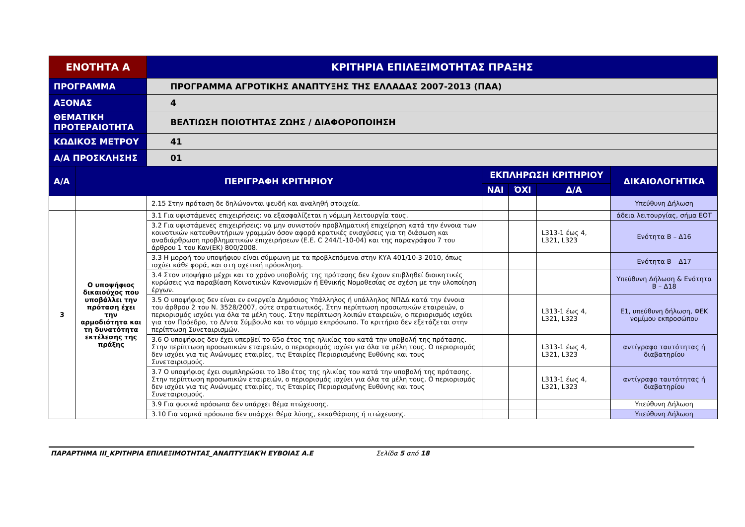| ΕΝΟΤΗΤΑ Α | | ΚΡΙΤΗΡΙΑ ΕΠΙΛΕΞΙΜΟΤΗΤΑΣ ΠΡΑΞΗΣ | | | | |
| --- | --- | --- | --- | --- | --- | --- |
| ΠΡΟΓΡΑΜΜΑ | | ΠΡΟΓΡΑΜΜΑ ΑΓΡΟΤΙΚΗΣ ΑΝΑΠΤΥΞΗΣ ΤΗΣ ΕΛΛΑΔΑΣ 2007-2013 (ΠΑΑ) | | | | |
| ΑΞΟΝΑΣ | | 4 | | | | |
| ΘΕΜΑΤΙΚΗ ΠΡΟΤΕΡΑΙΟΤΗΤΑ | | ΒΕΛΤΙΩΣΗ ΠΟΙΟΤΗΤΑΣ ΖΩΗΣ / ΔΙΑΦΟΡΟΠΟΙΗΣΗ | | | | |
| ΚΩΔΙΚΟΣ ΜΕΤΡΟΥ | | 41 | | | | |
| Α/Α ΠΡΟΣΚΛΗΣΗΣ | | 01 | | | | |
| Α/Α | ΠΕΡΙΓΡΑΦΗ ΚΡΙΤΗΡΙΟΥ | | ΕΚΠΛΗΡΩΣΗ ΚΡΙΤΗΡΙΟΥ | | | ΔΙΚΑΙΟΛΟΓΗΤΙΚΑ |
| | | | ΝΑΙ | ΌΧΙ | Δ/Α | |
| | | 2.15 Στην πρόταση δε δηλώνονται ψευδή και αναληθή στοιχεία. | | | | Υπεύθυνη Δήλωση |
| 3 | Ο υποψήφιος δικαιούχος που υποβάλλει την πρόταση έχει την αρμοδιότητα και τη δυνατότητα εκτέλεσης της πράξης | 3.1 Για υφιστάμενες επιχειρήσεις: να εξασφαλίζεται η νόμιμη λειτουργία τους. | | | | άδεια λειτουργίας, σήμα ΕΟΤ |
| | | 3.2 Για υφιστάμενες επιχειρήσεις: να μην συνιστούν προβληματική επιχείρηση κατά την έννοια των κοινοτικών κατευθυντήριων γραμμών όσον αφορά κρατικές ενισχύσεις για τη διάσωση και αναδιάρθρωση προβληματικών επιχειρήσεων (Ε.Ε. C 244/1-10-04) και της παραγράφου 7 του άρθρου 1 του Καν(ΕΚ) 800/2008. | | | L313-1 έως 4, L321, L323 | Ενότητα Β – Δ16 |
| | | 3.3 Η μορφή του υποψήφιου είναι σύμφωνη με τα προβλεπόμενα στην ΚΥΑ 401/10-3-2010, όπως ισχύει κάθε φορά, και στη σχετική πρόσκληση. | | | | Ενότητα Β – Δ17 |
| | | 3.4 Στον υποψήφιο μέχρι και το χρόνο υποβολής της πρότασης δεν έχουν επιβληθεί διοικητικές κυρώσεις για παραβίαση Κοινοτικών Κανονισμών ή Εθνικής Νομοθεσίας σε σχέση με την υλοποίηση έργων. | | | | Υπεύθυνη Δήλωση & Ενότητα Β – Δ18 |
| | | 3.5 Ο υποψήφιος δεν είναι εν ενεργεία Δημόσιος Υπάλληλος ή υπάλληλος ΝΠΔΔ κατά την έννοια του άρθρου 2 του Ν. 3528/2007, ούτε στρατιωτικός. Στην περίπτωση προσωπικών εταιρειών, ο περιορισμός ισχύει για όλα τα μέλη τους. Στην περίπτωση λοιπών εταιρειών, ο περιορισμός ισχύει για τον Πρόεδρο, το Δ/ντα Σύμβουλο και το νόμιμο εκπρόσωπο. Το κριτήριο δεν εξετάζεται στην περίπτωση Συνεταιρισμών. | | | L313-1 έως 4, L321, L323 | Ε1, υπεύθυνη δήλωση, ΦΕΚ νομίμου εκπροσώπου |
| | | 3.6 Ο υποψήφιος δεν έχει υπερβεί το 65ο έτος της ηλικίας του κατά την υποβολή της πρότασης. Στην περίπτωση προσωπικών εταιρειών, ο περιορισμός ισχύει για όλα τα μέλη τους. Ο περιορισμός δεν ισχύει για τις Ανώνυμες εταιρίες, τις Εταιρίες Περιορισμένης Ευθύνης και τους Συνεταιρισμούς. | | | L313-1 έως 4, L321, L323 | αντίγραφο ταυτότητας ή διαβατηρίου |
| | | 3.7 Ο υποψήφιος έχει συμπληρώσει το 18ο έτος της ηλικίας του κατά την υποβολή της πρότασης. Στην περίπτωση προσωπικών εταιρειών, ο περιορισμός ισχύει για όλα τα μέλη τους. Ο περιορισμός δεν ισχύει για τις Ανώνυμες εταιρίες, τις Εταιρίες Περιορισμένης Ευθύνης και τους Συνεταιρισμούς. | | | L313-1 έως 4, L321, L323 | αντίγραφο ταυτότητας ή διαβατηρίου |
| | | 3.9 Για φυσικά πρόσωπα δεν υπάρχει θέμα πτώχευσης. | | | | Υπεύθυνη Δήλωση |
| | | 3.10 Για νομικά πρόσωπα δεν υπάρχει θέμα λύσης, εκκαθάρισης ή πτώχευσης. | | | | Υπεύθυνη Δήλωση |
ΠΑΡΑΡΤΗΜΑ ΙΙΙ_ΚΡΙΤΗΡΙΑ ΕΠΙΛΕΞΙΜΟΤΗΤΑΣ_ΑΝΑΠΤΥΞΙΑΚΉ ΕΥΒΟΙΑΣ Α.Ε Σελίδα 5 από 18